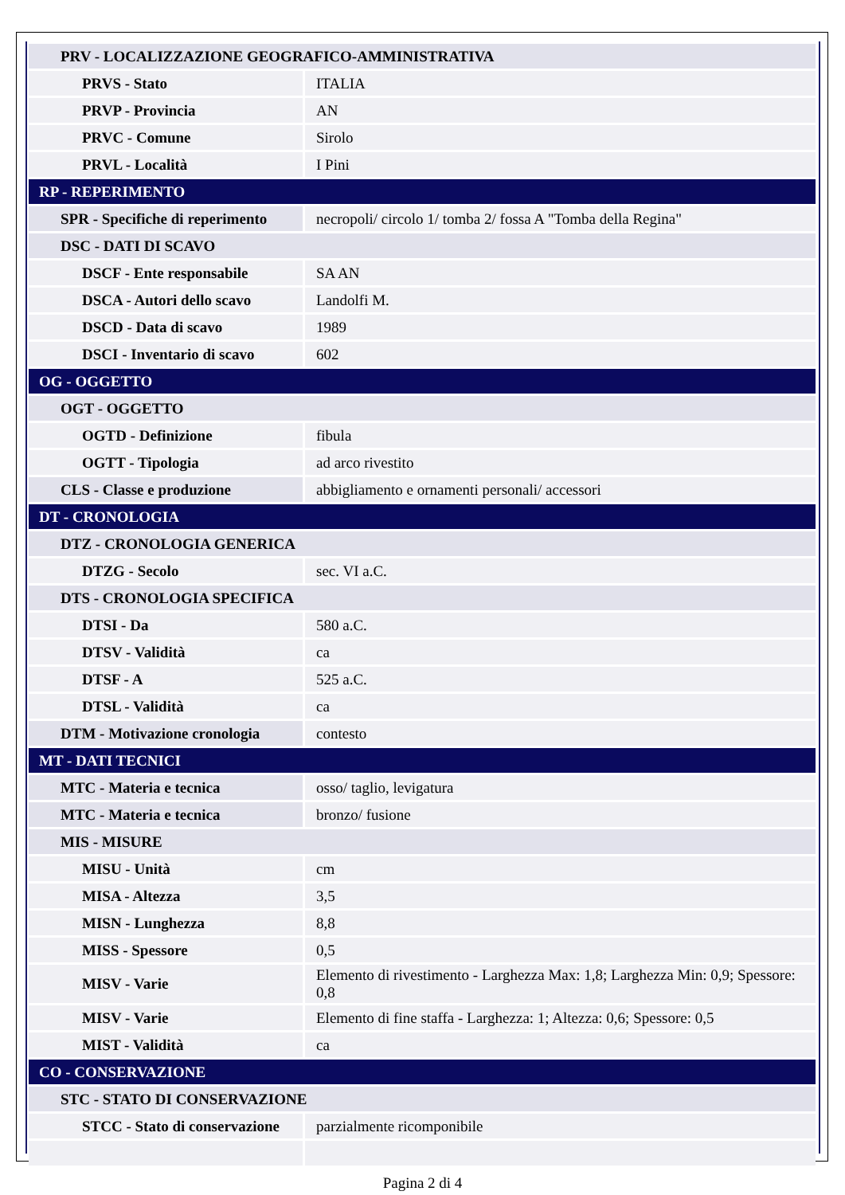| PRV - LOCALIZZAZIONE GEOGRAFICO-AMMINISTRATIVA | |
| PRVS - Stato | ITALIA |
| PRVP - Provincia | AN |
| PRVC - Comune | Sirolo |
| PRVL - Località | I Pini |
| RP - REPERIMENTO | |
| SPR - Specifiche di reperimento | necropoli/ circolo 1/ tomba 2/ fossa A "Tomba della Regina" |
| DSC - DATI DI SCAVO | |
| DSCF - Ente responsabile | SA AN |
| DSCA - Autori dello scavo | Landolfi M. |
| DSCD - Data di scavo | 1989 |
| DSCI - Inventario di scavo | 602 |
| OG - OGGETTO | |
| OGT - OGGETTO | |
| OGTD - Definizione | fibula |
| OGTT - Tipologia | ad arco rivestito |
| CLS - Classe e produzione | abbigliamento e ornamenti personali/ accessori |
| DT - CRONOLOGIA | |
| DTZ - CRONOLOGIA GENERICA | |
| DTZG - Secolo | sec. VI a.C. |
| DTS - CRONOLOGIA SPECIFICA | |
| DTSI - Da | 580 a.C. |
| DTSV - Validità | ca |
| DTSF - A | 525 a.C. |
| DTSL - Validità | ca |
| DTM - Motivazione cronologia | contesto |
| MT - DATI TECNICI | |
| MTC - Materia e tecnica | osso/ taglio, levigatura |
| MTC - Materia e tecnica | bronzo/ fusione |
| MIS - MISURE | |
| MISU - Unità | cm |
| MISA - Altezza | 3,5 |
| MISN - Lunghezza | 8,8 |
| MISS - Spessore | 0,5 |
| MISV - Varie | Elemento di rivestimento - Larghezza Max: 1,8; Larghezza Min: 0,9; Spessore: 0,8 |
| MISV - Varie | Elemento di fine staffa - Larghezza: 1; Altezza: 0,6; Spessore: 0,5 |
| MIST - Validità | ca |
| CO - CONSERVAZIONE | |
| STC - STATO DI CONSERVAZIONE | |
| STCC - Stato di conservazione | parzialmente ricomponibile |
Pagina 2 di 4